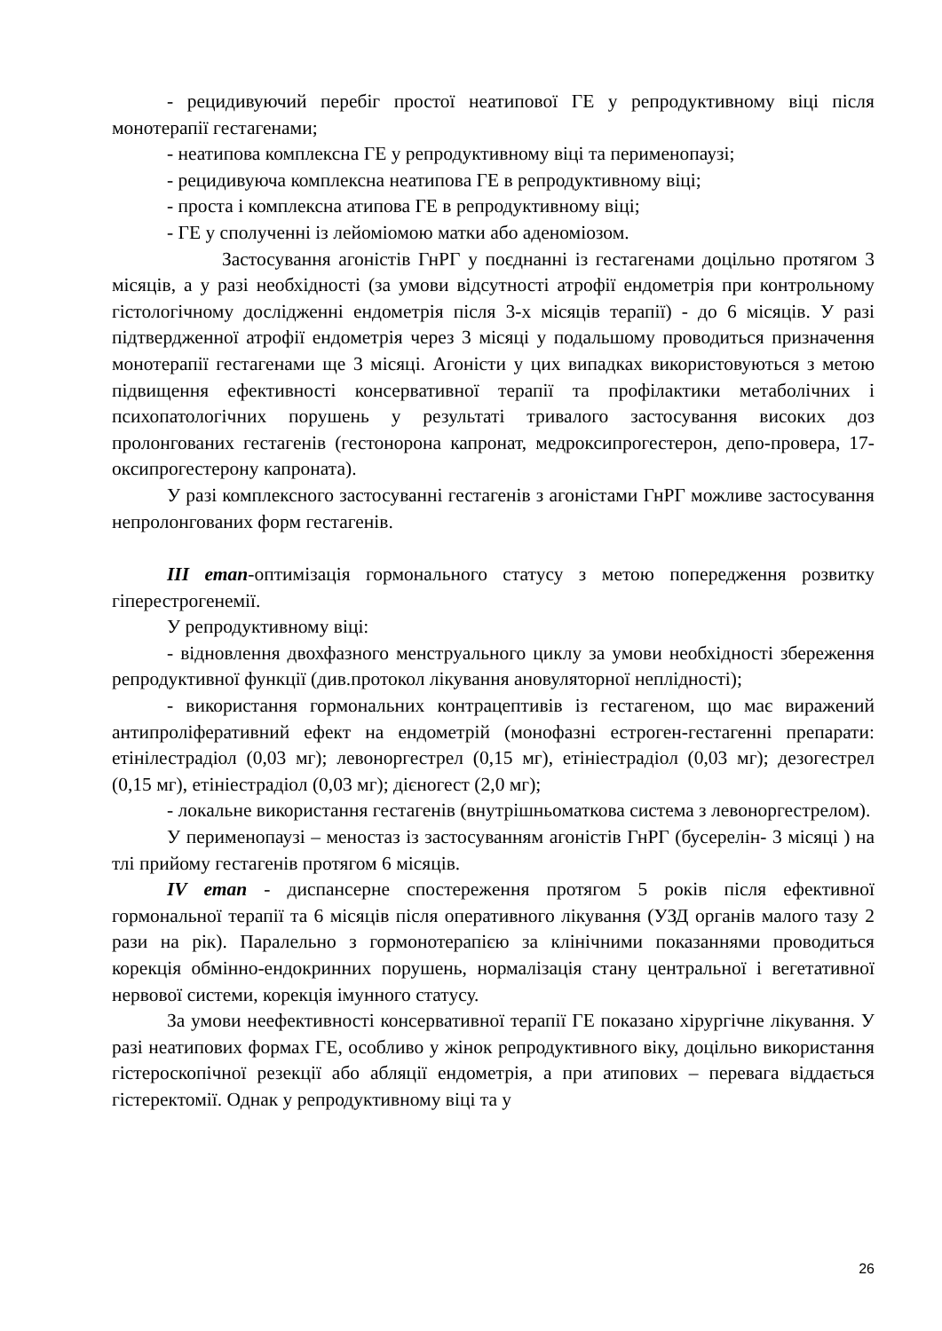- рецидивуючий перебіг простої неатипової ГЕ у репродуктивному віці після монотерапії гестагенами;
- неатипова комплексна ГЕ у репродуктивному віці та перименопаузі;
- рецидивуюча комплексна неатипова ГЕ в репродуктивному віці;
- проста і комплексна атипова ГЕ в репродуктивному віці;
- ГЕ у сполученні із лейоміомою матки або аденоміозом.
Застосування агоністів ГнРГ у поєднанні із гестагенами доцільно протягом 3 місяців, а у разі необхідності (за умови відсутності атрофії ендометрія при контрольному гістологічному дослідженні ендометрія після 3-х місяців терапії) - до 6 місяців. У разі підтвердженної атрофії ендометрія через 3 місяці у подальшому проводиться призначення монотерапії гестагенами ще 3 місяці. Агоністи у цих випадках використовуються з метою підвищення ефективності консервативної терапії та профілактики метаболічних і психопатологічних порушень у результаті тривалого застосування високих доз пролонгованих гестагенів (гестонорона капронат, медроксипрогестерон, депо-провера, 17-оксипрогестерону капроната).
У разі комплексного застосуванні гестагенів з агоністами ГнРГ можливе застосування непролонгованих форм гестагенів.
ІІІ етап-оптимізація гормонального статусу з метою попередження розвитку гіперестрогенемії.
У репродуктивному віці:
- відновлення двохфазного менструального циклу за умови необхідності збереження репродуктивної функції (див.протокол лікування ановуляторної неплідності);
- використання гормональних контрацептивів із гестагеном, що має виражений антипроліферативний ефект на ендометрій (монофазні естроген-гестагенні препарати: етінілестрадіол (0,03 мг); левоноргестрел (0,15 мг), етініестрадіол (0,03 мг); дезогестрел (0,15 мг), етініестрадіол (0,03 мг); дієногест (2,0 мг);
- локальне використання гестагенів (внутрішньоматкова система з левоноргестрелом).
У перименопаузі – меностаз із застосуванням агоністів ГнРГ (бусерелін- 3 місяці ) на тлі прийому гестагенів протягом 6 місяців.
IV етап - диспансерне спостереження протягом 5 років після ефективної гормональної терапії та 6 місяців після оперативного лікування (УЗД органів малого тазу 2 рази на рік). Паралельно з гормонотерапією за клінічними показаннями проводиться корекція обмінно-ендокринних порушень, нормалізація стану центральної і вегетативної нервової системи, корекція імунного статусу.
За умови неефективності консервативної терапії ГЕ показано хірургічне лікування. У разі неатипових формах ГЕ, особливо у жінок репродуктивного віку, доцільно використання гістероскопічної резекції або абляції ендометрія, а при атипових – перевага віддається гістеректомії. Однак у репродуктивному віці та у
26